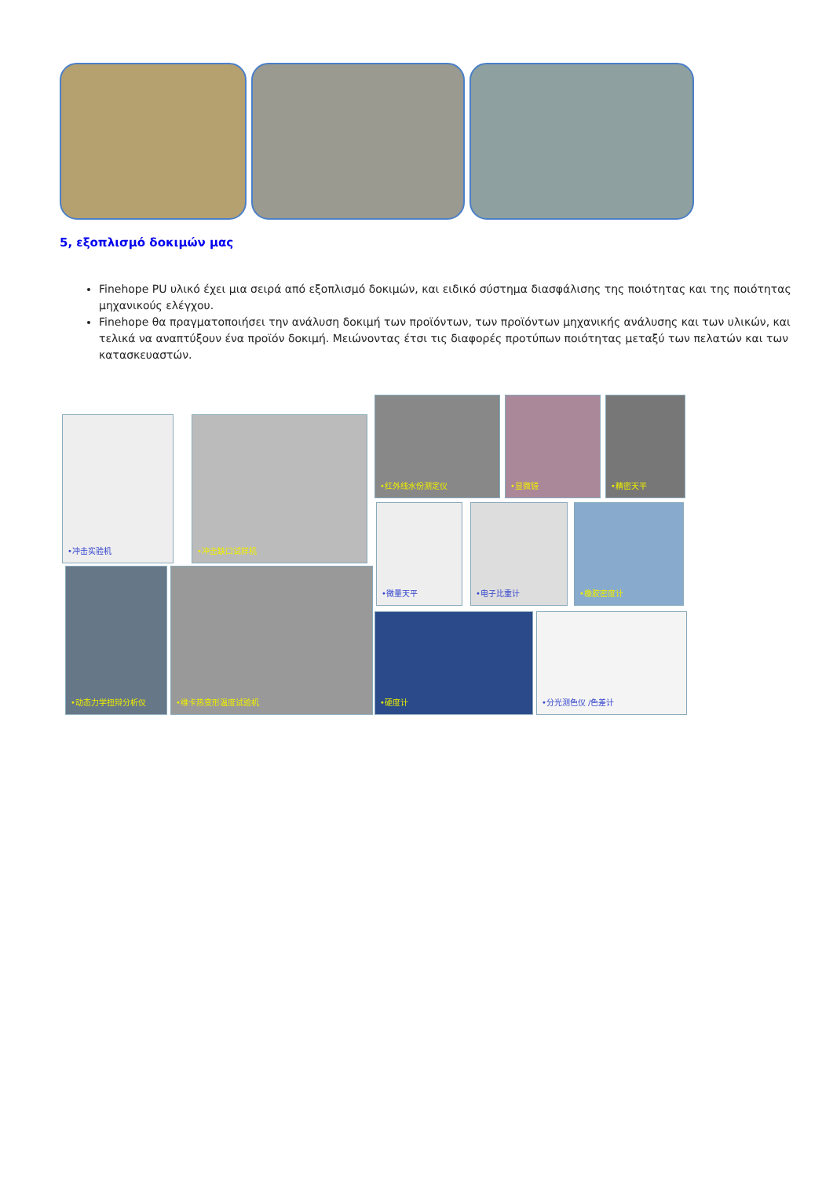5, εξοπλισμό δοκιμών μας
Finehope PU υλικό έχει μια σειρά από εξοπλισμό δοκιμών, και ειδικό σύστημα διασφάλισης της ποιότητας και της ποιότητας μηχανικούς ελέγχου.
Finehope θα πραγματοποιήσει την ανάλυση δοκιμή των προϊόντων, των προϊόντων μηχανικής ανάλυσης και των υλικών, και τελικά να αναπτύξουν ένα προϊόν δοκιμή. Μειώνοντας έτσι τις διαφορές προτύπων ποιότητας μεταξύ των πελατών και των κατασκευαστών.
•冲击实验机 •冲击缺口试样机
•红外线水份测定仪 •显微镜 •精密天平
•微量天平 •电子比重计 •橡胶密度计
•动态力学扭辩分析仪 •维卡热变形温度试验机
•硬度计 •分光测色仪 /色差计